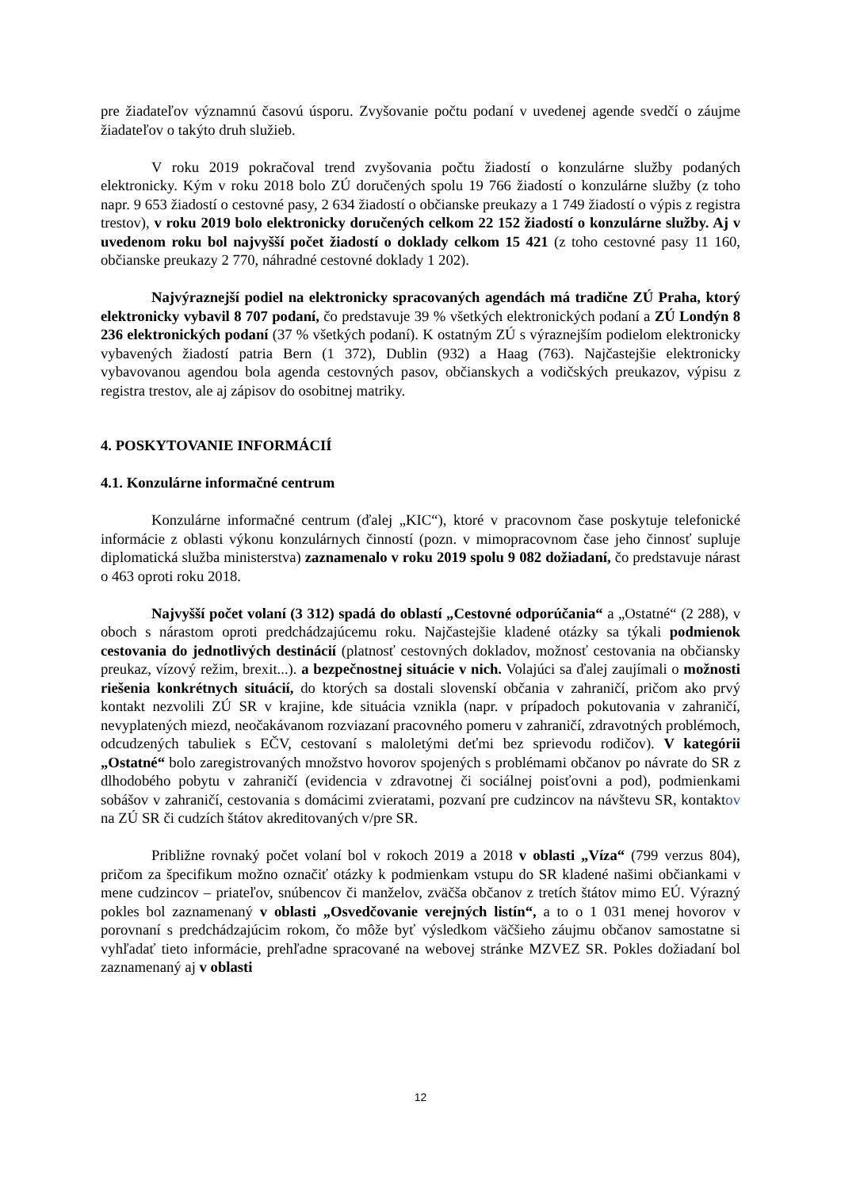pre žiadateľov významnú časovú úsporu. Zvyšovanie počtu podaní v uvedenej agende svedčí o záujme žiadateľov o takýto druh služieb.
V roku 2019 pokračoval trend zvyšovania počtu žiadostí o konzulárne služby podaných elektronicky. Kým v roku 2018 bolo ZÚ doručených spolu 19 766 žiadostí o konzulárne služby (z toho napr. 9 653 žiadostí o cestovné pasy, 2 634 žiadostí o občianske preukazy a 1 749 žiadostí o výpis z registra trestov), v roku 2019 bolo elektronicky doručených celkom 22 152 žiadostí o konzulárne služby. Aj v uvedenom roku bol najvyšší počet žiadostí o doklady celkom 15 421 (z toho cestovné pasy 11 160, občianske preukazy 2 770, náhradné cestovné doklady 1 202).
Najvýraznejší podiel na elektronicky spracovaných agendách má tradične ZÚ Praha, ktorý elektronicky vybavil 8 707 podaní, čo predstavuje 39 % všetkých elektronických podaní a ZÚ Londýn 8 236 elektronických podaní (37 % všetkých podaní). K ostatným ZÚ s výraznejším podielom elektronicky vybavených žiadostí patria Bern (1 372), Dublin (932) a Haag (763). Najčastejšie elektronicky vybavovanou agendou bola agenda cestovných pasov, občianskych a vodičských preukazov, výpisu z registra trestov, ale aj zápisov do osobitnej matriky.
4. POSKYTOVANIE INFORMÁCIÍ
4.1. Konzulárne informačné centrum
Konzulárne informačné centrum (ďalej „KIC“), ktoré v pracovnom čase poskytuje telefonické informácie z oblasti výkonu konzulárnych činností (pozn. v mimopracovnom čase jeho činnosť supluje diplomatická služba ministerstva) zaznamenalo v roku 2019 spolu 9 082 dožiadaní, čo predstavuje nárast o 463 oproti roku 2018.
Najvyšší počet volaní (3 312) spadá do oblastí „Cestovné odporúčania“ a „Ostatné“ (2 288), v oboch s nárastom oproti predchádzajúcemu roku. Najčastejšie kladené otázky sa týkali podmienok cestovania do jednotlivých destinácií (platnosť cestovných dokladov, možnosť cestovania na občiansky preukaz, vízový režim, brexit...). a bezpečnostnej situácie v nich. Volajúci sa ďalej zaujímali o možnosti riešenia konkrétnych situácií, do ktorých sa dostali slovenskí občania v zahraničí, pričom ako prvý kontakt nezvolili ZÚ SR v krajine, kde situácia vznikla (napr. v prípadoch pokutovania v zahraničí, nevyplatených miezd, neočakávanom rozviazaní pracovného pomeru v zahraničí, zdravotných problémoch, odcudzených tabuliek s EČV, cestovaní s maloletými deťmi bez sprievodu rodičov). V kategórii „Ostatné“ bolo zaregistrovaných množstvo hovorov spojených s problémami občanov po návrate do SR z dlhodobého pobytu v zahraničí (evidencia v zdravotnej či sociálnej poisťovni a pod), podmienkami sobášov v zahraničí, cestovania s domácimi zvieratami, pozvaní pre cudzincov na návštevu SR, kontaktov na ZÚ SR či cudzích štátov akreditovaných v/pre SR.
Približne rovnaký počet volaní bol v rokoch 2019 a 2018 v oblasti „Víza“ (799 verzus 804), pričom za špecifikum možno označiť otázky k podmienkam vstupu do SR kladené našimi občiankami v mene cudzincov – priateľov, snúbencov či manželov, zväčša občanov z tretích štátov mimo EÚ. Výrazný pokles bol zaznamenaný v oblasti „Osvedčovanie verejných listín“, a to o 1 031 menej hovorov v porovnaní s predchádzajúcim rokom, čo môže byť výsledkom väčšieho záujmu občanov samostatne si vyhľadať tieto informácie, prehľadne spracované na webovej stránke MZVEZ SR. Pokles dožiadaní bol zaznamenaný aj v oblasti
12